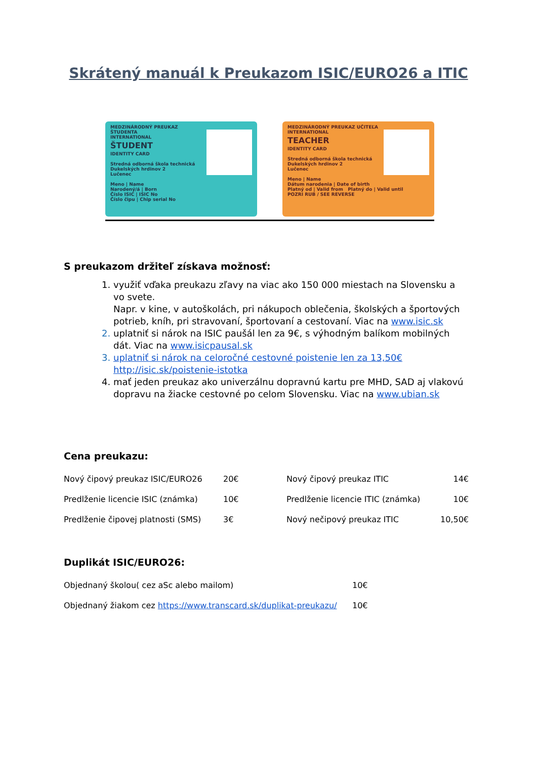Skrátený manuál k Preukazom ISIC/EURO26 a ITIC
MEDZINÁRODNÝ PREUKAZ ŠTUDENTA
INTERNATIONAL
ŠTUDENT
IDENTITY CARD
Stredná odborná škola technická
Dukelských hrdinov 2
Lučenec
Meno | Name
Narodený/á | Born
Číslo ISIC | ISIC No
Číslo čipu | Chip serial No
MEDZINÁRODNÝ PREUKAZ UČITEĽA
INTERNATIONAL
TEACHER
IDENTITY CARD
Stredná odborná škola technická
Dukelských hrdinov 2
Lučenec
Meno | Name
Dátum narodenia | Date of birth
Platný od | Valid from Platný do | Valid until
POZRI RUB / SEE REVERSE
S preukazom držiteľ získava možnosť:
1. využiť vďaka preukazu zľavy na viac ako 150 000 miestach na Slovensku a vo svete.
Napr. v kine, v autoškolách, pri nákupoch oblečenia, školských a športových potrieb, kníh, pri stravovaní, športovaní a cestovaní. Viac na www.isic.sk
2. uplatniť si nárok na ISIC paušál len za 9€, s výhodným balíkom mobilných dát. Viac na www.isicpausal.sk
3. uplatniť si nárok na celoročné cestovné poistenie len za 13,50€ http://isic.sk/poistenie-istotka
4. mať jeden preukaz ako univerzálnu dopravnú kartu pre MHD, SAD aj vlakovú dopravu na žiacke cestovné po celom Slovensku. Viac na www.ubian.sk
Cena preukazu:
| Nový čipový preukaz ISIC/EURO26 | 20€ | Nový čipový preukaz ITIC | 14€ |
| Predlženie licencie ISIC (známka) | 10€ | Predlženie licencie ITIC (známka) | 10€ |
| Predlženie čipovej platnosti (SMS) | 3€ | Nový nečipový preukaz ITIC | 10,50€ |
Duplikát ISIC/EURO26:
| Objednaný školou( cez aSc alebo mailom) | 10€ |
| Objednaný žiakom cez https://www.transcard.sk/duplikat-preukazu/ | 10€ |